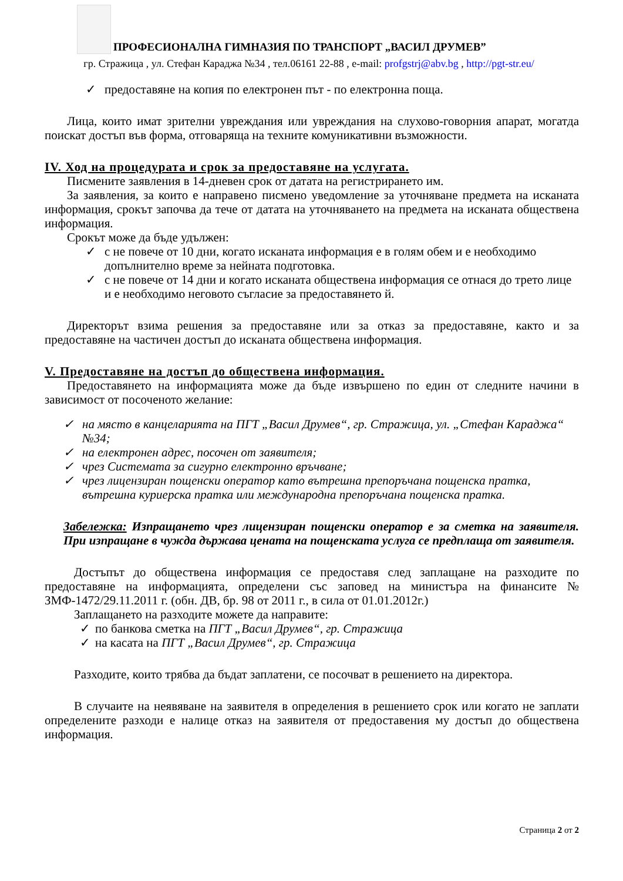ПРОФЕСИОНАЛНА ГИМНАЗИЯ ПО ТРАНСПОРТ „ВАСИЛ ДРУМЕВ”
гр. Стражица , ул. Стефан Караджа №34 , тел.06161 22-88 , e-mail: profgstrj@abv.bg , http://pgt-str.eu/
✓ предоставяне на копия по електронен път - по електронна поща.
Лица, които имат зрителни увреждания или увреждания на слухово-говорния апарат, могатда поискат достъп във форма, отговаряща на техните комуникативни възможности.
IV. Ход на процедурата и срок за предоставяне на услугата.
Писмените заявления в 14-дневен срок от датата на регистрирането им.
За заявления, за които е направено писмено уведомление за уточняване предмета на исканата информация, срокът започва да тече от датата на уточняването на предмета на исканата обществена информация.
Срокът може да бъде удължен:
✓ с не повече от 10 дни, когато исканата информация е в голям обем и е необходимо допълнително време за нейната подготовка.
✓ с не повече от 14 дни и когато исканата обществена информация се отнася до трето лице и е необходимо неговото съгласие за предоставянето й.
Директорът взима решения за предоставяне или за отказ за предоставяне, както и за предоставяне на частичен достъп до исканата обществена информация.
V. Предоставяне на достъп до обществена информация.
Предоставянето на информацията може да бъде извършено по един от следните начини в зависимост от посоченото желание:
✓ на място в канцеларията на ПГТ „Васил Друмев“, гр. Стражица, ул. „Стефан Караджа“ №34;
✓ на електронен адрес, посочен от заявителя;
✓ чрез Системата за сигурно електронно връчване;
✓ чрез лицензиран пощенски оператор като вътрешна препоръчана пощенска пратка, вътрешна куриерска пратка или международна препоръчана пощенска пратка.
Забележка: Изпращането чрез лицензиран пощенски оператор е за сметка на заявителя. При изпращане в чужда държава цената на пощенската услуга се предплаща от заявителя.
Достъпът до обществена информация се предоставя след заплащане на разходите по предоставяне на информацията, определени със заповед на министъра на финансите № ЗМФ-1472/29.11.2011 г. (обн. ДВ, бр. 98 от 2011 г., в сила от 01.01.2012г.)
Заплащането на разходите можете да направите:
✓ по банкова сметка на ПГТ „Васил Друмев“, гр. Стражица
✓ на касата на ПГТ „Васил Друмев“, гр. Стражица
Разходите, които трябва да бъдат заплатени, се посочват в решението на директора.
В случаите на неявяване на заявителя в определения в решението срок или когато не заплати определените разходи е налице отказ на заявителя от предоставения му достъп до обществена информация.
Страница 2 от 2